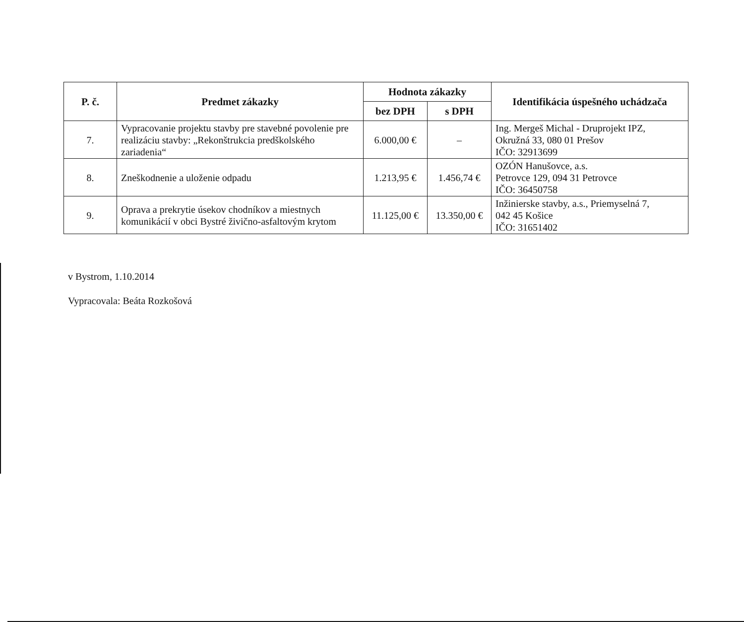| P. č. | Predmet zákazky | Hodnota zákazky | | Identifikácia úspešného uchádzača |
| --- | --- | --- | --- | --- |
| | | bez DPH | s DPH | |
| 7. | Vypracovanie projektu stavby pre stavebné povolenie pre realizáciu stavby: „Rekonštrukcia predškolského zariadenia“ | 6.000,00 € | – | Ing. Mergeš Michal - Druprojekt IPZ, Okružná 33, 080 01 Prešov IČO: 32913699 |
| 8. | Zneškodnenie a uloženie odpadu | 1.213,95 € | 1.456,74 € | OZÓN Hanušovce, a.s. Petrovce 129, 094 31 Petrovce IČO: 36450758 |
| 9. | Oprava a prekrytie úsekov chodníkov a miestnych komunikácií v obci Bystré živično-asfaltovým krytom | 11.125,00 € | 13.350,00 € | Inžinierske stavby, a.s., Priemyselná 7, 042 45 Košice IČO: 31651402 |
v Bystrom, 1.10.2014
Vypracovala: Beáta Rozkošová